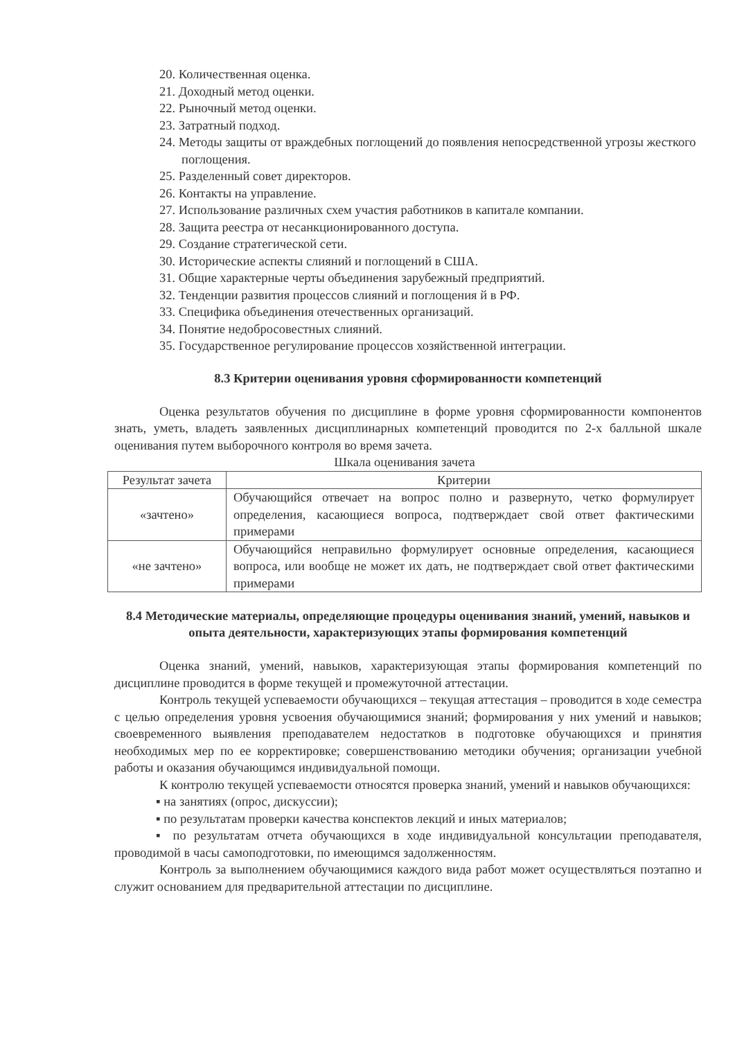20. Количественная оценка.
21. Доходный метод оценки.
22. Рыночный метод оценки.
23. Затратный подход.
24. Методы защиты от враждебных поглощений до появления непосредственной угрозы жесткого поглощения.
25. Разделенный совет директоров.
26. Контакты на управление.
27. Использование различных схем участия работников в капитале компании.
28. Защита реестра от несанкционированного доступа.
29. Создание стратегической сети.
30. Исторические аспекты слияний и поглощений в США.
31. Общие характерные черты объединения зарубежный предприятий.
32. Тенденции развития процессов слияний и поглощения й в РФ.
33. Специфика объединения отечественных организаций.
34. Понятие недобросовестных слияний.
35. Государственное регулирование процессов хозяйственной интеграции.
8.3 Критерии оценивания уровня сформированности компетенций
Оценка результатов обучения по дисциплине в форме уровня сформированности компонентов знать, уметь, владеть заявленных дисциплинарных компетенций проводится по 2-х балльной шкале оценивания путем выборочного контроля во время зачета.
Шкала оценивания зачета
| Результат зачета | Критерии |
| --- | --- |
| «зачтено» | Обучающийся отвечает на вопрос полно и развернуто, четко формулирует определения, касающиеся вопроса, подтверждает свой ответ фактическими примерами |
| «не зачтено» | Обучающийся неправильно формулирует основные определения, касающиеся вопроса, или вообще не может их дать, не подтверждает свой ответ фактическими примерами |
8.4 Методические материалы, определяющие процедуры оценивания знаний, умений, навыков и опыта деятельности, характеризующих этапы формирования компетенций
Оценка знаний, умений, навыков, характеризующая этапы формирования компетенций по дисциплине проводится в форме текущей и промежуточной аттестации.
Контроль текущей успеваемости обучающихся – текущая аттестация – проводится в ходе семестра с целью определения уровня усвоения обучающимися знаний; формирования у них умений и навыков; своевременного выявления преподавателем недостатков в подготовке обучающихся и принятия необходимых мер по ее корректировке; совершенствованию методики обучения; организации учебной работы и оказания обучающимся индивидуальной помощи.
К контролю текущей успеваемости относятся проверка знаний, умений и навыков обучающихся:
▪ на занятиях (опрос, дискуссии);
▪ по результатам проверки качества конспектов лекций и иных материалов;
▪ по результатам отчета обучающихся в ходе индивидуальной консультации преподавателя, проводимой в часы самоподготовки, по имеющимся задолженностям.
Контроль за выполнением обучающимися каждого вида работ может осуществляться поэтапно и служит основанием для предварительной аттестации по дисциплине.